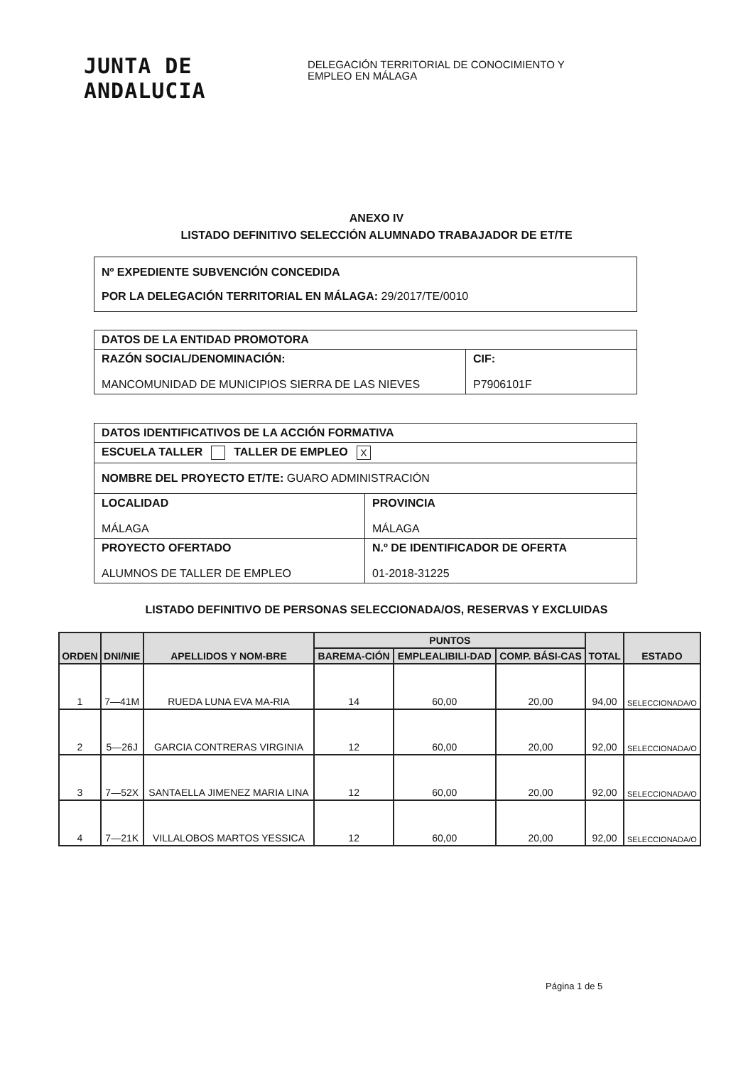JUNTA DE ANDALUCIA
DELEGACIÓN TERRITORIAL DE CONOCIMIENTO Y
EMPLEO EN MÁLAGA
ANEXO IV
LISTADO DEFINITIVO SELECCIÓN ALUMNADO TRABAJADOR DE ET/TE
| Nº EXPEDIENTE SUBVENCIÓN CONCEDIDA POR LA DELEGACIÓN TERRITORIAL EN MÁLAGA: 29/2017/TE/0010 |
| DATOS DE LA ENTIDAD PROMOTORA | |
| RAZÓN SOCIAL/DENOMINACIÓN: MANCOMUNIDAD DE MUNICIPIOS SIERRA DE LAS NIEVES | CIF: P7906101F |
| DATOS IDENTIFICATIVOS DE LA ACCIÓN FORMATIVA | |
| ESCUELA TALLER TALLER DE EMPLEO X | |
| NOMBRE DEL PROYECTO ET/TE: GUARO ADMINISTRACIÓN | |
| LOCALIDAD MÁLAGA | PROVINCIA MÁLAGA |
| PROYECTO OFERTADO ALUMNOS DE TALLER DE EMPLEO | N.º DE IDENTIFICADOR DE OFERTA 01-2018-31225 |
LISTADO DEFINITIVO DE PERSONAS SELECCIONADA/OS, RESERVAS Y EXCLUIDAS
| ORDEN | DNI/NIE | APELLIDOS Y NOM-BRE | PUNTOS | | | TOTAL | ESTADO |
| --- | --- | --- | --- | --- | --- | --- | --- |
| | | | BAREMA-CIÓN | EMPLEALIBILI-DAD | COMP. BÁSI-CAS | | |
| 1 | 7—41M | RUEDA LUNA EVA MA-RIA | 14 | 60,00 | 20,00 | 94,00 | SELECCIONADA/O |
| 2 | 5—26J | GARCIA CONTRERAS VIRGINIA | 12 | 60,00 | 20,00 | 92,00 | SELECCIONADA/O |
| 3 | 7—52X | SANTAELLA JIMENEZ MARIA LINA | 12 | 60,00 | 20,00 | 92,00 | SELECCIONADA/O |
| 4 | 7—21K | VILLALOBOS MARTOS YESSICA | 12 | 60,00 | 20,00 | 92,00 | SELECCIONADA/O |
Página 1 de 5